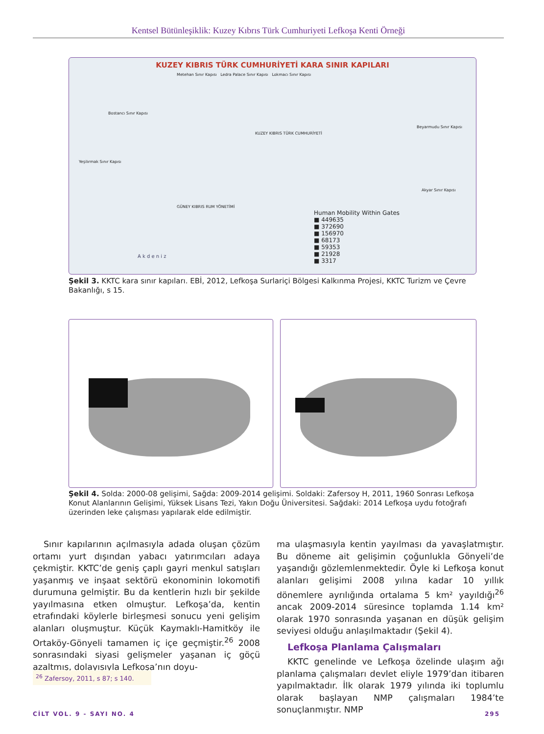Kentsel Bütünleşiklik: Kuzey Kıbrıs Türk Cumhuriyeti Lefkoşa Kenti Örneği
KUZEY KIBRIS TÜRK CUMHURİYETİ KARA SINIR KAPILARI
Metehan Sınır Kapısı Ledra Palace Sınır Kapısı Lokmacı Sınır Kapısı
Bostancı Sınır Kapısı
Yeşilırmak Sınır Kapısı
Beyarmudu Sınır Kapısı
Akyar Sınır Kapısı
Human Mobility Within Gates
■ 449635
■ 372690
■ 156970
■ 68173
■ 59353
■ 21928
■ 3317
GÜNEY KIBRIS RUM YÖNETİMİ
KUZEY KIBRIS TÜRK CUMHURİYETİ
A k d e n i z
Şekil 3. KKTC kara sınır kapıları. EBİ, 2012, Lefkoşa Surlariçi Bölgesi Kalkınma Projesi, KKTC Turizm ve Çevre Bakanlığı, s 15.
Şekil 4. Solda: 2000-08 gelişimi, Sağda: 2009-2014 gelişimi. Soldaki: Zafersoy H, 2011, 1960 Sonrası Lefkoşa Konut Alanlarının Gelişimi, Yüksek Lisans Tezi, Yakın Doğu Üniversitesi. Sağdaki: 2014 Lefkoşa uydu fotoğrafı üzerinden leke çalışması yapılarak elde edilmiştir.
Sınır kapılarının açılmasıyla adada oluşan çözüm ortamı yurt dışından yabacı yatırımcıları adaya çekmiştir. KKTC’de geniş çaplı gayri menkul satışları yaşanmış ve inşaat sektörü ekonominin lokomotifi durumuna gelmiştir. Bu da kentlerin hızlı bir şekilde yayılmasına etken olmuştur. Lefkoşa’da, kentin etrafındaki köylerle birleşmesi sonucu yeni gelişim alanları oluşmuştur. Küçük Kaymaklı-Hamitköy ile Ortaköy-Gönyeli tamamen iç içe geçmiştir.<sup>26</sup> 2008 sonrasındaki siyasi gelişmeler yaşanan iç göçü azaltmış, dolayısıyla Lefkoşa’nın doyu-
ma ulaşmasıyla kentin yayılması da yavaşlatmıştır. Bu döneme ait gelişimin çoğunlukla Gönyeli’de yaşandığı gözlemlenmektedir. Öyle ki Lefkoşa konut alanları gelişimi 2008 yılına kadar 10 yıllık dönemlere ayrılığında ortalama 5 km² yayıldığı<sup>26</sup> ancak 2009-2014 süresince toplamda 1.14 km² olarak 1970 sonrasında yaşanan en düşük gelişim seviyesi olduğu anlaşılmaktadır (Şekil 4).
Lefkoşa Planlama Çalışmaları
KKTC genelinde ve Lefkoşa özelinde ulaşım ağı planlama çalışmaları devlet eliyle 1979’dan itibaren yapılmaktadır. İlk olarak 1979 yılında iki toplumlu olarak başlayan NMP çalışmaları 1984’te sonuçlanmıştır. NMP
<sup>26</sup> Zafersoy, 2011, s 87; s 140.
CİLT VOL. 9 - SAYI NO. 4 295